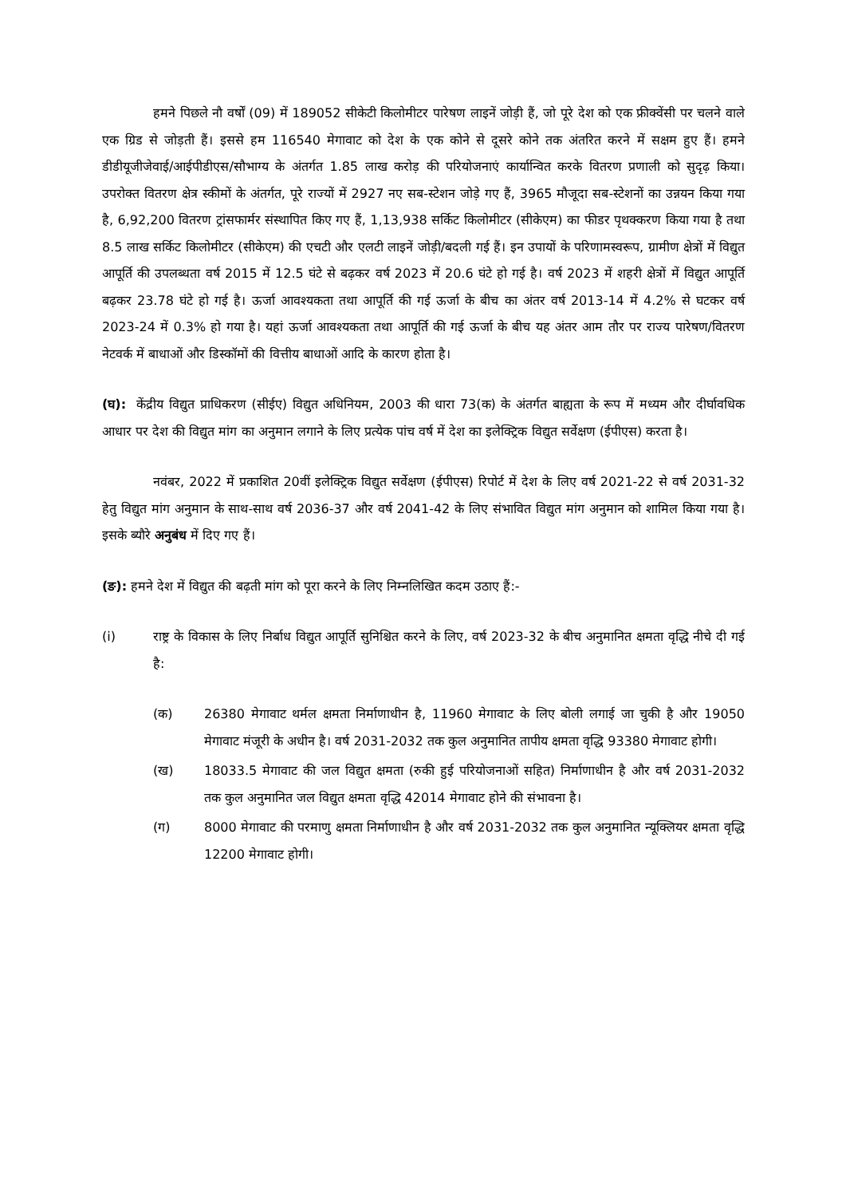हमने पिछले नौ वर्षों (09) में 189052 सीकेटी किलोमीटर पारेषण लाइनें जोड़ी हैं, जो पूरे देश को एक फ्रीक्वेंसी पर चलने वाले एक ग्रिड से जोड़ती हैं। इससे हम 116540 मेगावाट को देश के एक कोने से दूसरे कोने तक अंतरित करने में सक्षम हुए हैं। हमने डीडीयूजीजेवाई/आईपीडीएस/सौभाग्य के अंतर्गत 1.85 लाख करोड़ की परियोजनाएं कार्यान्वित करके वितरण प्रणाली को सुदृढ़ किया। उपरोक्त वितरण क्षेत्र स्कीमों के अंतर्गत, पूरे राज्यों में 2927 नए सब-स्टेशन जोड़े गए हैं, 3965 मौजूदा सब-स्टेशनों का उन्नयन किया गया है, 6,92,200 वितरण ट्रांसफार्मर संस्थापित किए गए हैं, 1,13,938 सर्किट किलोमीटर (सीकेएम) का फीडर पृथक्करण किया गया है तथा 8.5 लाख सर्किट किलोमीटर (सीकेएम) की एचटी और एलटी लाइनें जोड़ी/बदली गई हैं। इन उपायों के परिणामस्वरूप, ग्रामीण क्षेत्रों में विद्युत आपूर्ति की उपलब्धता वर्ष 2015 में 12.5 घंटे से बढ़कर वर्ष 2023 में 20.6 घंटे हो गई है। वर्ष 2023 में शहरी क्षेत्रों में विद्युत आपूर्ति बढ़कर 23.78 घंटे हो गई है। ऊर्जा आवश्यकता तथा आपूर्ति की गई ऊर्जा के बीच का अंतर वर्ष 2013-14 में 4.2% से घटकर वर्ष 2023-24 में 0.3% हो गया है। यहां ऊर्जा आवश्यकता तथा आपूर्ति की गई ऊर्जा के बीच यह अंतर आम तौर पर राज्य पारेषण/वितरण नेटवर्क में बाधाओं और डिस्कॉमों की वित्तीय बाधाओं आदि के कारण होता है।
(घ): केंद्रीय विद्युत प्राधिकरण (सीईए) विद्युत अधिनियम, 2003 की धारा 73(क) के अंतर्गत बाह्यता के रूप में मध्यम और दीर्घावधिक आधार पर देश की विद्युत मांग का अनुमान लगाने के लिए प्रत्येक पांच वर्ष में देश का इलेक्ट्रिक विद्युत सर्वेक्षण (ईपीएस) करता है।
नवंबर, 2022 में प्रकाशित 20वीं इलेक्ट्रिक विद्युत सर्वेक्षण (ईपीएस) रिपोर्ट में देश के लिए वर्ष 2021-22 से वर्ष 2031-32 हेतु विद्युत मांग अनुमान के साथ-साथ वर्ष 2036-37 और वर्ष 2041-42 के लिए संभावित विद्युत मांग अनुमान को शामिल किया गया है। इसके ब्यौरे अनुबंध में दिए गए हैं।
(ङ): हमने देश में विद्युत की बढ़ती मांग को पूरा करने के लिए निम्नलिखित कदम उठाए हैं:-
(i) राष्ट्र के विकास के लिए निर्बाध विद्युत आपूर्ति सुनिश्चित करने के लिए, वर्ष 2023-32 के बीच अनुमानित क्षमता वृद्धि नीचे दी गई है:
(क) 26380 मेगावाट थर्मल क्षमता निर्माणाधीन है, 11960 मेगावाट के लिए बोली लगाई जा चुकी है और 19050 मेगावाट मंजूरी के अधीन है। वर्ष 2031-2032 तक कुल अनुमानित तापीय क्षमता वृद्धि 93380 मेगावाट होगी।
(ख) 18033.5 मेगावाट की जल विद्युत क्षमता (रुकी हुई परियोजनाओं सहित) निर्माणाधीन है और वर्ष 2031-2032 तक कुल अनुमानित जल विद्युत क्षमता वृद्धि 42014 मेगावाट होने की संभावना है।
(ग) 8000 मेगावाट की परमाणु क्षमता निर्माणाधीन है और वर्ष 2031-2032 तक कुल अनुमानित न्यूक्लियर क्षमता वृद्धि 12200 मेगावाट होगी।